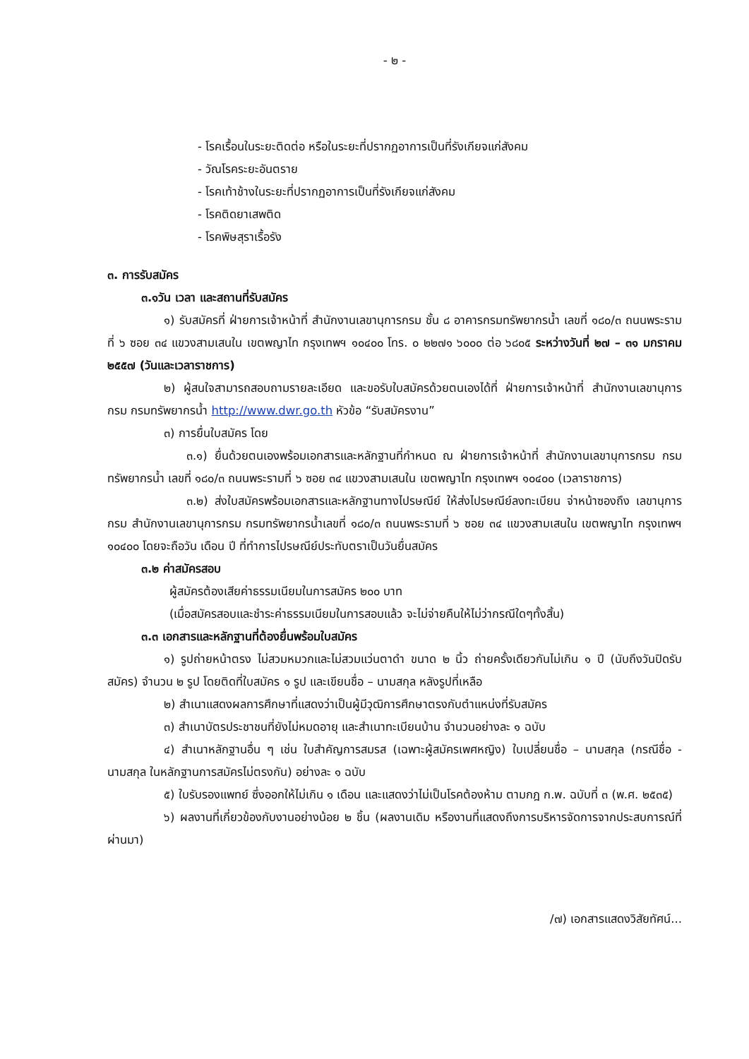- ๒ -
- โรคเรื้อนในระยะติดต่อ หรือในระยะที่ปรากฏอาการเป็นที่รังเกียจแก่สังคม
- วัณโรคระยะอันตราย
- โรคเท้าช้างในระยะที่ปรากฏอาการเป็นที่รังเกียจแก่สังคม
- โรคติดยาเสพติด
- โรคพิษสุราเรื้อรัง
๓. การรับสมัคร
๓.๑วัน เวลา และสถานที่รับสมัคร
๑) รับสมัครที่ ฝ่ายการเจ้าหน้าที่ สำนักงานเลขานุการกรม ชั้น ๘ อาคารกรมทรัพยากรน้ำ เลขที่ ๑๘๐/๓ ถนนพระรามที่ ๖ ซอย ๓๔ แขวงสามเสนใน เขตพญาไท กรุงเทพฯ ๑๐๔๐๐ โทร. ๐ ๒๒๗๑ ๖๐๐๐ ต่อ ๖๘๐๕ ระหว่างวันที่ ๒๗ – ๓๑ มกราคม ๒๕๕๗ (วันและเวลาราชการ)
๒) ผู้สนใจสามารถสอบถามรายละเอียด และขอรับใบสมัครด้วยตนเองได้ที่ ฝ่ายการเจ้าหน้าที่ สำนักงานเลขานุการกรม กรมทรัพยากรน้ำ http://www.dwr.go.th หัวข้อ “รับสมัครงาน”
๓) การยื่นใบสมัคร โดย
๓.๑) ยื่นด้วยตนเองพร้อมเอกสารและหลักฐานที่กำหนด ณ ฝ่ายการเจ้าหน้าที่ สำนักงานเลขานุการกรม กรมทรัพยากรน้ำ เลขที่ ๑๘๐/๓ ถนนพระรามที่ ๖ ซอย ๓๔ แขวงสามเสนใน เขตพญาไท กรุงเทพฯ ๑๐๔๐๐ (เวลาราชการ)
๓.๒) ส่งใบสมัครพร้อมเอกสารและหลักฐานทางไปรษณีย์ ให้ส่งไปรษณีย์ลงทะเบียน จ่าหน้าซองถึง เลขานุการกรม สำนักงานเลขานุการกรม กรมทรัพยากรน้ำเลขที่ ๑๘๐/๓ ถนนพระรามที่ ๖ ซอย ๓๔ แขวงสามเสนใน เขตพญาไท กรุงเทพฯ ๑๐๔๐๐ โดยจะถือวัน เดือน ปี ที่ทำการไปรษณีย์ประทับตราเป็นวันยื่นสมัคร
๓.๒ ค่าสมัครสอบ
ผู้สมัครต้องเสียค่าธรรมเนียมในการสมัคร ๒๐๐ บาท
(เมื่อสมัครสอบและชำระค่าธรรมเนียมในการสอบแล้ว จะไม่จ่ายคืนให้ไม่ว่ากรณีใดๆทั้งสิ้น)
๓.๓ เอกสารและหลักฐานที่ต้องยื่นพร้อมใบสมัคร
๑) รูปถ่ายหน้าตรง ไม่สวมหมวกและไม่สวมแว่นตาดำ ขนาด ๒ นิ้ว ถ่ายครั้งเดียวกันไม่เกิน ๑ ปี (นับถึงวันปิดรับสมัคร) จำนวน ๒ รูป โดยติดที่ใบสมัคร ๑ รูป และเขียนชื่อ – นามสกุล หลังรูปที่เหลือ
๒) สำเนาแสดงผลการศึกษาที่แสดงว่าเป็นผู้มีวุฒิการศึกษาตรงกับตำแหน่งที่รับสมัคร
๓) สำเนาบัตรประชาชนที่ยังไม่หมดอายุ และสำเนาทะเบียนบ้าน จำนวนอย่างละ ๑ ฉบับ
๔) สำเนาหลักฐานอื่น ๆ เช่น ใบสำคัญการสมรส (เฉพาะผู้สมัครเพศหญิง) ใบเปลี่ยนชื่อ – นามสกุล (กรณีชื่อ - นามสกุล ในหลักฐานการสมัครไม่ตรงกัน) อย่างละ ๑ ฉบับ
๕) ใบรับรองแพทย์ ซึ่งออกให้ไม่เกิน ๑ เดือน และแสดงว่าไม่เป็นโรคต้องห้าม ตามกฎ ก.พ. ฉบับที่ ๓ (พ.ศ. ๒๕๓๕)
๖) ผลงานที่เกี่ยวข้องกับงานอย่างน้อย ๒ ชิ้น (ผลงานเดิม หรืองานที่แสดงถึงการบริหารจัดการจากประสบการณ์ที่ผ่านมา)
/๗) เอกสารแสดงวิสัยทัศน์...